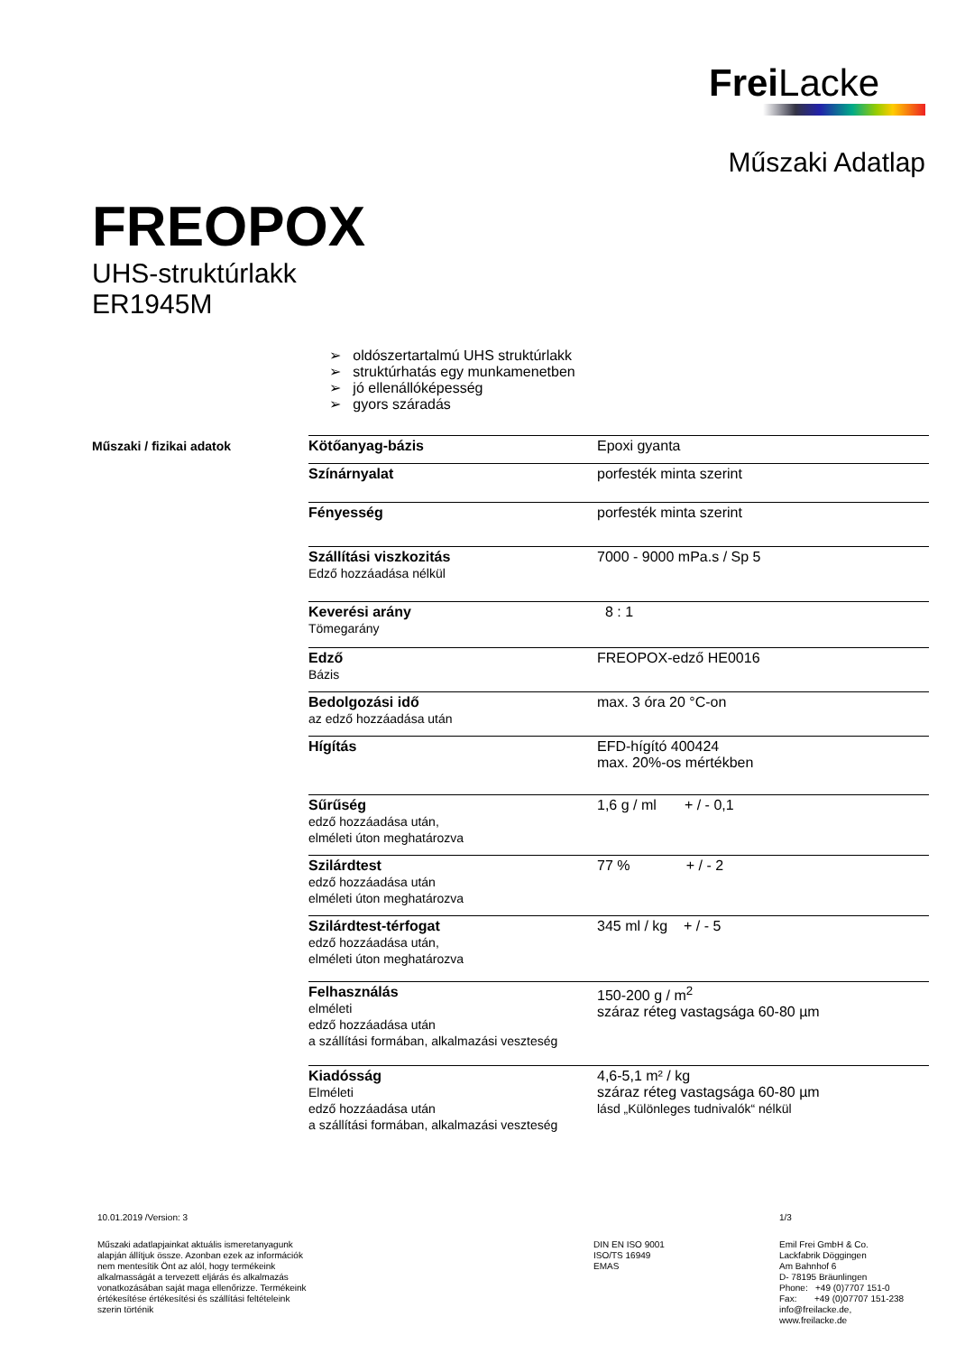Frei Lacke
Műszaki Adatlap
FREOPOX
UHS-struktúrlakk
ER1945M
➢ oldószertartalmú UHS struktúrlakk
➢ struktúrhatás egy munkamenetben
➢ jó ellenállóképesség
➢ gyors száradás
Műszaki / fizikai adatok
| Kötőanyag-bázis | Epoxi gyanta |
| Színárnyalat | porfesték minta szerint |
| Fényesség | porfesték minta szerint |
| Szállítási viszkozitás Edző hozzáadása nélkül | 7000 - 9000 mPa.s / Sp 5 |
| Keverési arány Tömegarány | 8 : 1 |
| Edző Bázis | FREOPOX-edző HE0016 |
| Bedolgozási idő az edző hozzáadása után | max. 3 óra 20 °C-on |
| Hígítás | EFD-hígító 400424 max. 20%-os mértékben |
| Sűrűség edző hozzáadása után, elméleti úton meghatározva | 1,6 g / ml + / - 0,1 |
| Szilárdtest edző hozzáadása után elméleti úton meghatározva | 77 % + / - 2 |
| Szilárdtest-térfogat edző hozzáadása után, elméleti úton meghatározva | 345 ml / kg + / - 5 |
| Felhasználás elméleti edző hozzáadása után a szállítási formában, alkalmazási veszteség | 150-200 g / m<sup>2</sup> száraz réteg vastagsága 60-80 µm |
| Kiadósság Elméleti edző hozzáadása után a szállítási formában, alkalmazási veszteség | 4,6-5,1 m² / kg száraz réteg vastagsága 60-80 µm lásd „Különleges tudnivalók“ nélkül |
10.01.2019 /Version: 3 1/3
Műszaki adatlapjainkat aktuális ismeretanyagunk alapján állítjuk össze. Azonban ezek az információk nem mentesítik Önt az alól, hogy termékeink alkalmasságát a tervezett eljárás és alkalmazás vonatkozásában saját maga ellenőrizze. Termékeink értékesítése értékesítési és szállítási feltételeink szerin történik
DIN EN ISO 9001
ISO/TS 16949
EMAS
Emil Frei GmbH & Co.
Lackfabrik Döggingen
Am Bahnhof 6
D- 78195 Bräunlingen
Phone: +49 (0)7707 151-0
Fax: +49 (0)07707 151-238
info@freilacke.de,
www.freilacke.de